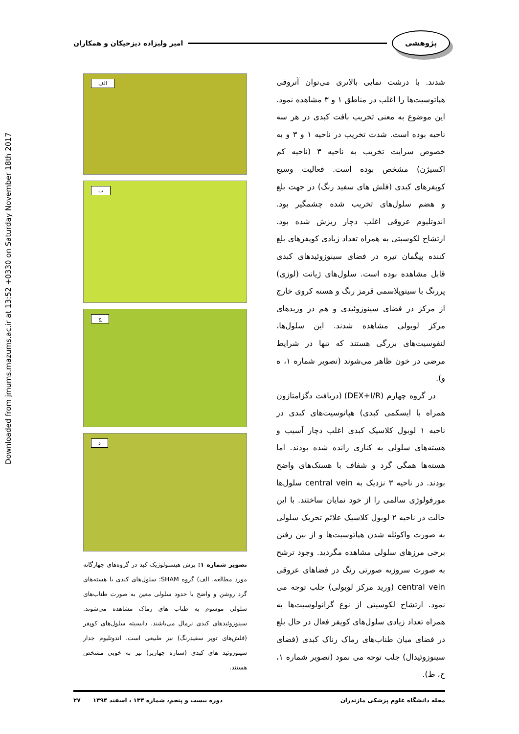Downloaded from jmums.mazums.ac.ir at 13:52 +0330 on Saturday November 18th 2017
پژوهشی
امیر ولیزاده دیزجیکان و همکاران
شدند. با درشت نمایی بالاتری می‌توان آتروفی هپاتوسیت‌ها را اغلب در مناطق ۱ و ۳ مشاهده نمود. این موضوع به معنی تخریب بافت کبدی در هر سه ناحیه بوده است. شدت تخریب در ناحیه ۱ و ۳ و به خصوص سرایت تخریب به ناحیه ۳ (ناحیه کم اکسیژن) مشخص بوده است. فعالیت وسیع کوپفرهای کبدی (فلش های سفید رنگ) در جهت بلع و هضم سلول‌های تخریب شده چشمگیر بود. اندوتلیوم عروقی اغلب دچار ریزش شده بود. ارتشاح لکوسیتی به همراه تعداد زیادی کوپفرهای بلع کننده پیگمان تیره در فضای سینوزوئیدهای کبدی قابل مشاهده بوده است. سلول‌های ژیانت (لوزی) پررنگ با سیتوپلاسمی قرمز رنگ و هسته کروی خارج از مرکز در فضای سینوزوئیدی و هم در وریدهای مرکز لوبولی مشاهده شدند. این سلول‌ها، لنفوسیت‌های بزرگی هستند که تنها در شرایط مرضی در خون ظاهر می‌شوند (تصویر شماره ۱، ه و).
در گروه چهارم (DEX+I/R) (دریافت دگزامتازون همراه با ایسکمی کبدی) هپاتوسیت‌های کبدی در ناحیه ۱ لوبول کلاسیک کبدی اغلب دچار آسیب و هسته‌های سلولی به کناری رانده شده بودند. اما هسته‌ها همگی گرد و شفاف با هستک‌های واضح بودند. در ناحیه ۳ نزدیک به central vein سلول‌ها مورفولوژی سالمی را از خود نمایان ساختند. با این حالت در ناحیه ۲ لوبول کلاسیک علائم تحریک سلولی به صورت واکوئله شدن هپاتوسیت‌ها و از بین رفتن برخی مرزهای سلولی مشاهده مگردید. وجود ترشح به صورت سروزیه صورتی رنگ در فضاهای عروقی central vein (ورید مرکز لوبولی) جلب توجه می نمود. ارتشاح لکوسیتی از نوع گرانولوسیت‌ها به همراه تعداد زیادی سلول‌های کوپفر فعال در حال بلع در فضای میان طناب‌های رماک رناک کبدی (فضای سینوزوئیدال) جلب توجه می نمود (تصویر شماره ۱، ح، ط).
الف
ب
ج
د
تصویر شماره ۱: برش هیستولوژیک کبد در گروه‌های چهارگانه مورد مطالعه. الف) گروه SHAM: سلول‌های کبدی با هسته‌های گرد روشن و واضح با حدود سلولی معین به صورت طناب‌های سلولی موسوم به طناب های رماک مشاهده می‌شوند. سینوزوئیدهای کبدی نرمال می‌باشند. دانسیته سلول‌های کوپفر (فلش‌های توپر سفیدرنگ) نیز طبیعی است. اندوتلیوم جدار سینوزوئید های کبدی (ستاره چهارپر) نیز به خوبی مشخص هستند.
مجله دانشگاه علوم پزشکی مازندران دوره بیست و پنجم، شماره ۱۳۴ ، اسفند ۱۳۹۴ ۲۷